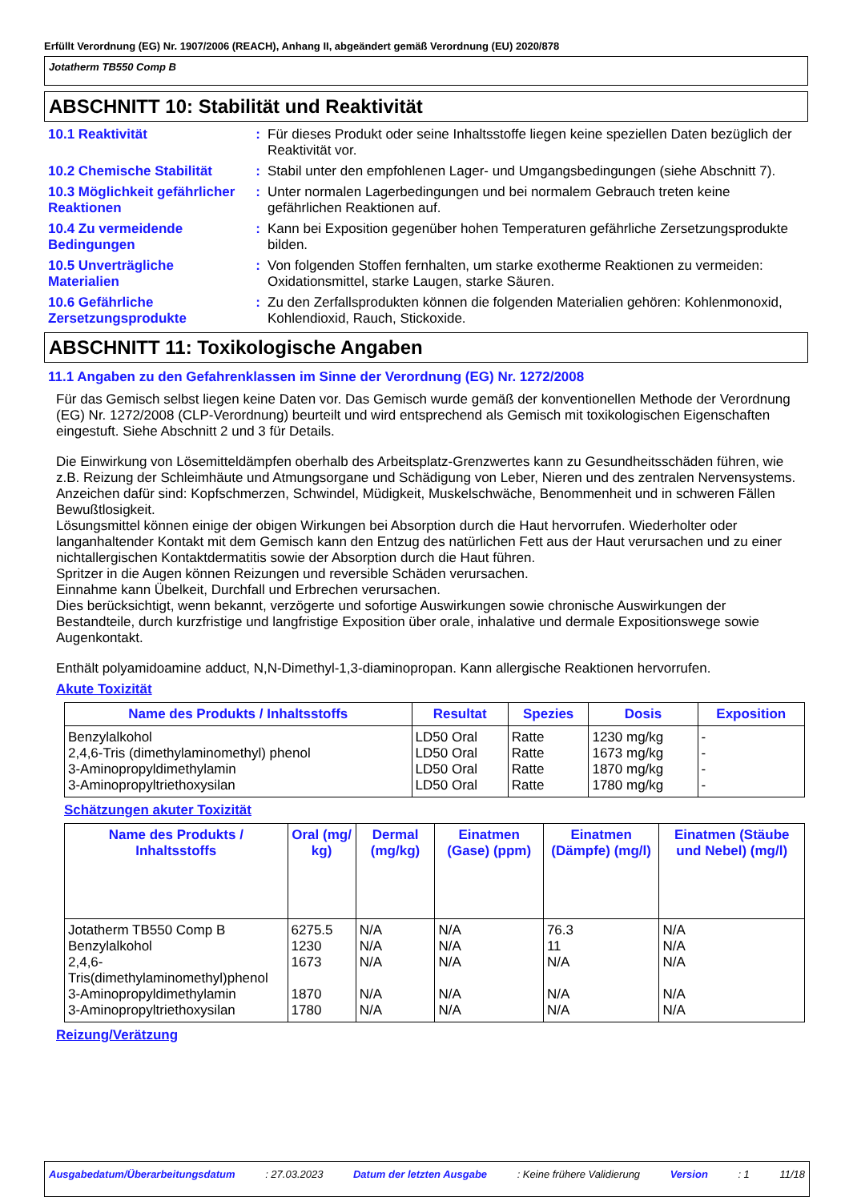Erfüllt Verordnung (EG) Nr. 1907/2006 (REACH), Anhang II, abgeändert gemäß Verordnung (EU) 2020/878
Jotatherm TB550 Comp B
ABSCHNITT 10: Stabilität und Reaktivität
10.1 Reaktivität : Für dieses Produkt oder seine Inhaltsstoffe liegen keine speziellen Daten bezüglich der Reaktivität vor.
10.2 Chemische Stabilität
: Stabil unter den empfohlenen Lager- und Umgangsbedingungen (siehe Abschnitt 7).
10.3 Möglichkeit gefährlicher Reaktionen
: Unter normalen Lagerbedingungen und bei normalem Gebrauch treten keine gefährlichen Reaktionen auf.
10.4 Zu vermeidende Bedingungen
: Kann bei Exposition gegenüber hohen Temperaturen gefährliche Zersetzungsprodukte bilden.
10.5 Unverträgliche Materialien
: Von folgenden Stoffen fernhalten, um starke exotherme Reaktionen zu vermeiden: Oxidationsmittel, starke Laugen, starke Säuren.
10.6 Gefährliche Zersetzungsprodukte
: Zu den Zerfallsprodukten können die folgenden Materialien gehören: Kohlenmonoxid, Kohlendioxid, Rauch, Stickoxide.
ABSCHNITT 11: Toxikologische Angaben
11.1 Angaben zu den Gefahrenklassen im Sinne der Verordnung (EG) Nr. 1272/2008
Für das Gemisch selbst liegen keine Daten vor. Das Gemisch wurde gemäß der konventionellen Methode der Verordnung (EG) Nr. 1272/2008 (CLP-Verordnung) beurteilt und wird entsprechend als Gemisch mit toxikologischen Eigenschaften eingestuft. Siehe Abschnitt 2 und 3 für Details.
Die Einwirkung von Lösemitteldämpfen oberhalb des Arbeitsplatz-Grenzwertes kann zu Gesundheitsschäden führen, wie z.B. Reizung der Schleimhäute und Atmungsorgane und Schädigung von Leber, Nieren und des zentralen Nervensystems. Anzeichen dafür sind: Kopfschmerzen, Schwindel, Müdigkeit, Muskelschwäche, Benommenheit und in schweren Fällen Bewußtlosigkeit.
Lösungsmittel können einige der obigen Wirkungen bei Absorption durch die Haut hervorrufen. Wiederholter oder langanhaltender Kontakt mit dem Gemisch kann den Entzug des natürlichen Fett aus der Haut verursachen und zu einer nichtallergischen Kontaktdermatitis sowie der Absorption durch die Haut führen.
Spritzer in die Augen können Reizungen und reversible Schäden verursachen.
Einnahme kann Übelkeit, Durchfall und Erbrechen verursachen.
Dies berücksichtigt, wenn bekannt, verzögerte und sofortige Auswirkungen sowie chronische Auswirkungen der Bestandteile, durch kurzfristige und langfristige Exposition über orale, inhalative und dermale Expositionswege sowie Augenkontakt.
Enthält polyamidoamine adduct, N,N-Dimethyl-1,3-diaminopropan. Kann allergische Reaktionen hervorrufen.
Akute Toxizität
| Name des Produkts / Inhaltsstoffs | Resultat | Spezies | Dosis | Exposition |
| --- | --- | --- | --- | --- |
| Benzylalkohol | LD50 Oral | Ratte | 1230 mg/kg | - |
| 2,4,6-Tris (dimethylaminomethyl) phenol | LD50 Oral | Ratte | 1673 mg/kg | - |
| 3-Aminopropyldimethylamin | LD50 Oral | Ratte | 1870 mg/kg | - |
| 3-Aminopropyltriethoxysilan | LD50 Oral | Ratte | 1780 mg/kg | - |
Schätzungen akuter Toxizität
| Name des Produkts / Inhaltsstoffs | Oral (mg/ kg) | Dermal (mg/kg) | Einatmen (Gase) (ppm) | Einatmen (Dämpfe) (mg/l) | Einatmen (Stäube und Nebel) (mg/l) |
| --- | --- | --- | --- | --- | --- |
| Jotatherm TB550 Comp B | 6275.5 | N/A | N/A | 76.3 | N/A |
| Benzylalkohol | 1230 | N/A | N/A | 11 | N/A |
| 2,4,6-Tris(dimethylaminomethyl)phenol | 1673 | N/A | N/A | N/A | N/A |
| 3-Aminopropyldimethylamin | 1870 | N/A | N/A | N/A | N/A |
| 3-Aminopropyltriethoxysilan | 1780 | N/A | N/A | N/A | N/A |
Reizung/Verätzung
Ausgabedatum/Überarbeitungsdatum: 27.03.2023 Datum der letzten Ausgabe: Keine frühere Validierung Version: 1 11/18